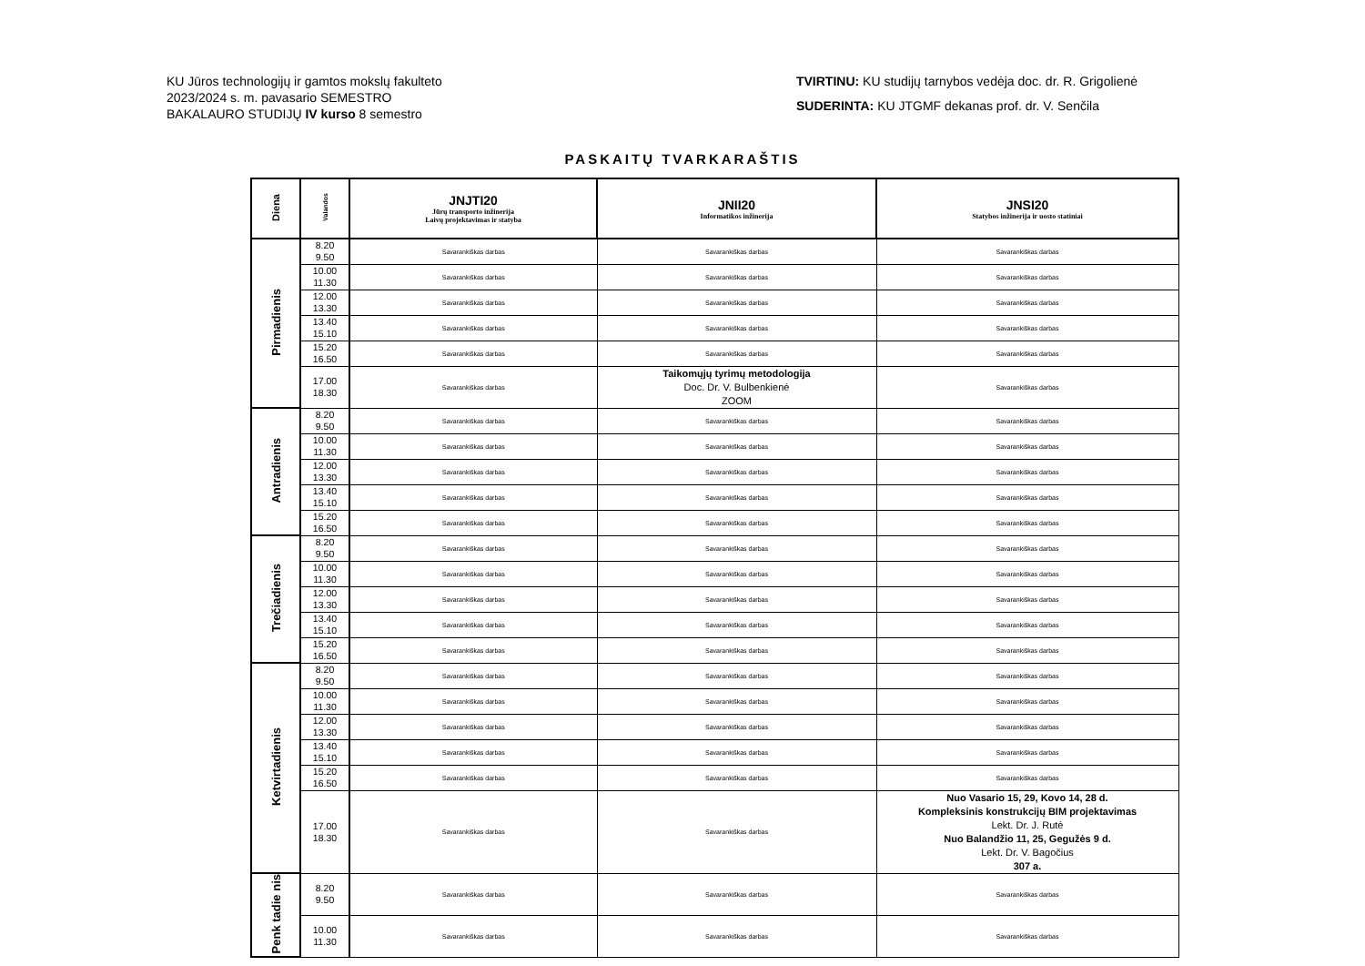KU Jūros technologijų ir gamtos mokslų fakulteto
2023/2024 s. m. pavasario SEMESTRO
BAKALAURO STUDIJŲ IV kurso 8 semestro
TVIRTINU: KU studijų tarnybos vedėja doc. dr. R. Grigolienė
SUDERINTA: KU JTGMF dekanas prof. dr. V. Senčila
PASKAITŲ TVARKARAŠTIS
| Diena | Valandos | JNJTI20 Jūrų transporto inžinerija Laivų projektavimas ir statyba | JNII20 Informatikos inžinerija | JNSI20 Statybos inžinerija ir uosto statiniai |
| --- | --- | --- | --- | --- |
| Pirmadienis | 8.20 9.50 | Savarankiškas darbas | Savarankiškas darbas | Savarankiškas darbas |
| | 10.00 11.30 | Savarankiškas darbas | Savarankiškas darbas | Savarankiškas darbas |
| | 12.00 13.30 | Savarankiškas darbas | Savarankiškas darbas | Savarankiškas darbas |
| | 13.40 15.10 | Savarankiškas darbas | Savarankiškas darbas | Savarankiškas darbas |
| | 15.20 16.50 | Savarankiškas darbas | Savarankiškas darbas | Savarankiškas darbas |
| | 17.00 18.30 | Savarankiškas darbas | Taikomųjų tyrimų metodologija Doc. Dr. V. Bulbenkienė ZOOM | Savarankiškas darbas |
| Antradienis | 8.20 9.50 | Savarankiškas darbas | Savarankiškas darbas | Savarankiškas darbas |
| | 10.00 11.30 | Savarankiškas darbas | Savarankiškas darbas | Savarankiškas darbas |
| | 12.00 13.30 | Savarankiškas darbas | Savarankiškas darbas | Savarankiškas darbas |
| | 13.40 15.10 | Savarankiškas darbas | Savarankiškas darbas | Savarankiškas darbas |
| | 15.20 16.50 | Savarankiškas darbas | Savarankiškas darbas | Savarankiškas darbas |
| Trečiadienis | 8.20 9.50 | Savarankiškas darbas | Savarankiškas darbas | Savarankiškas darbas |
| | 10.00 11.30 | Savarankiškas darbas | Savarankiškas darbas | Savarankiškas darbas |
| | 12.00 13.30 | Savarankiškas darbas | Savarankiškas darbas | Savarankiškas darbas |
| | 13.40 15.10 | Savarankiškas darbas | Savarankiškas darbas | Savarankiškas darbas |
| | 15.20 16.50 | Savarankiškas darbas | Savarankiškas darbas | Savarankiškas darbas |
| Ketvirtadienis | 8.20 9.50 | Savarankiškas darbas | Savarankiškas darbas | Savarankiškas darbas |
| | 10.00 11.30 | Savarankiškas darbas | Savarankiškas darbas | Savarankiškas darbas |
| | 12.00 13.30 | Savarankiškas darbas | Savarankiškas darbas | Savarankiškas darbas |
| | 13.40 15.10 | Savarankiškas darbas | Savarankiškas darbas | Savarankiškas darbas |
| | 15.20 16.50 | Savarankiškas darbas | Savarankiškas darbas | Savarankiškas darbas |
| | 17.00 18.30 | Savarankiškas darbas | Savarankiškas darbas | Nuo Vasario 15, 29, Kovo 14, 28 d. Kompleksinis konstrukcijų BIM projektavimas Lekt. Dr. J. Rutė Nuo Balandžio 11, 25, Gegužės 9 d. Lekt. Dr. V. Bagočius 307 a. |
| Penk tadie nis | 8.20 9.50 | Savarankiškas darbas | Savarankiškas darbas | Savarankiškas darbas |
| | 10.00 11.30 | Savarankiškas darbas | Savarankiškas darbas | Savarankiškas darbas |